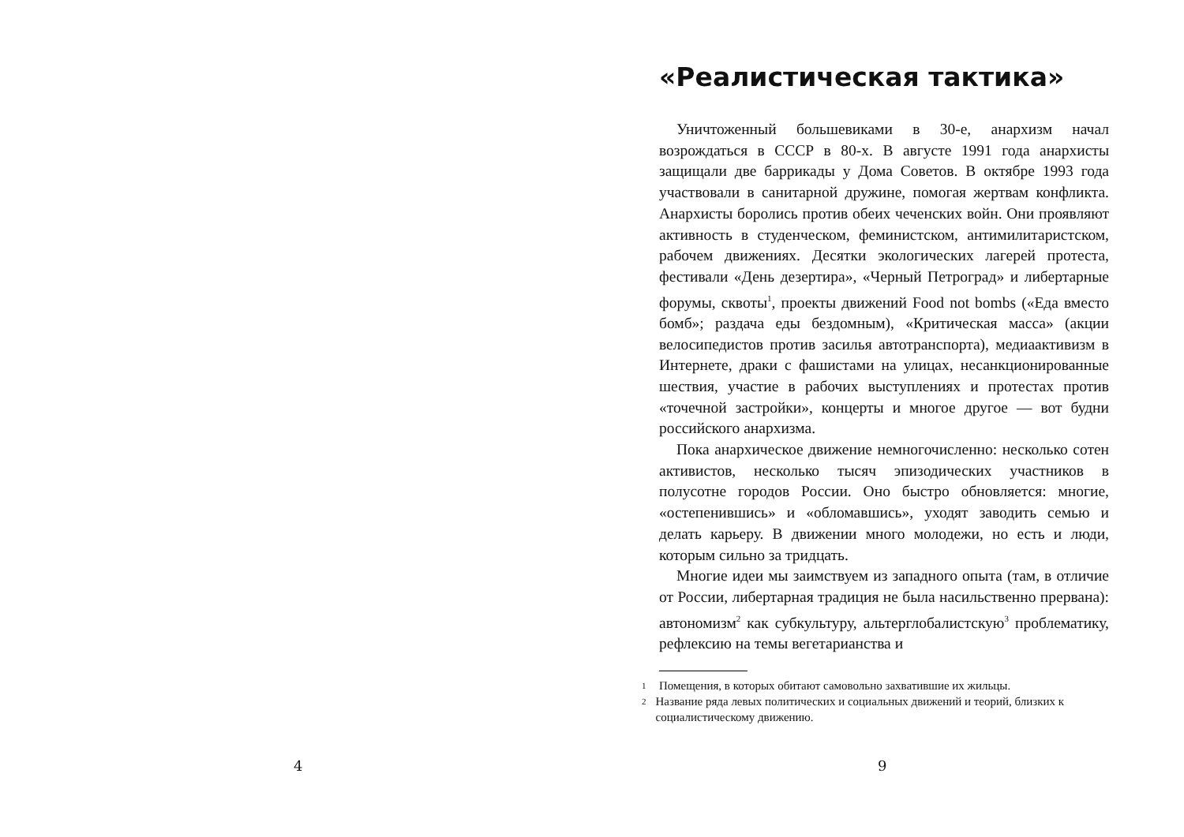4
«Реалистическая тактика»
Уничтоженный большевиками в 30-е, анархизм начал возрождаться в СССР в 80-х. В августе 1991 года анархисты защищали две баррикады у Дома Советов. В октябре 1993 года участвовали в санитарной дружине, помогая жертвам конфликта. Анархисты боролись против обеих чеченских войн. Они проявляют активность в студенческом, феминистском, антимилитаристском, рабочем движениях. Десятки экологических лагерей протеста, фестивали «День дезертира», «Черный Петроград» и либертарные форумы, сквоты<sup>1</sup>, проекты движений Food not bombs («Еда вместо бомб»; раздача еды бездомным), «Критическая масса» (акции велосипедистов против засилья автотранспорта), медиаактивизм в Интернете, драки с фашистами на улицах, несанкционированные шествия, участие в рабочих выступлениях и протестах против «точечной застройки», концерты и многое другое — вот будни российского анархизма.
Пока анархическое движение немногочисленно: несколько сотен активистов, несколько тысяч эпизодических участников в полусотне городов России. Оно быстро обновляется: многие, «остепенившись» и «обломавшись», уходят заводить семью и делать карьеру. В движении много молодежи, но есть и люди, которым сильно за тридцать.
Многие идеи мы заимствуем из западного опыта (там, в отличие от России, либертарная традиция не была насильственно прервана): автономизм<sup>2</sup> как субкультуру, альтерглобалистскую<sup>3</sup> проблематику, рефлексию на темы вегетарианства и
1 Помещения, в которых обитают самовольно захватившие их жильцы.
2 Название ряда левых политических и социальных движений и теорий, близких к социалистическому движению.
9